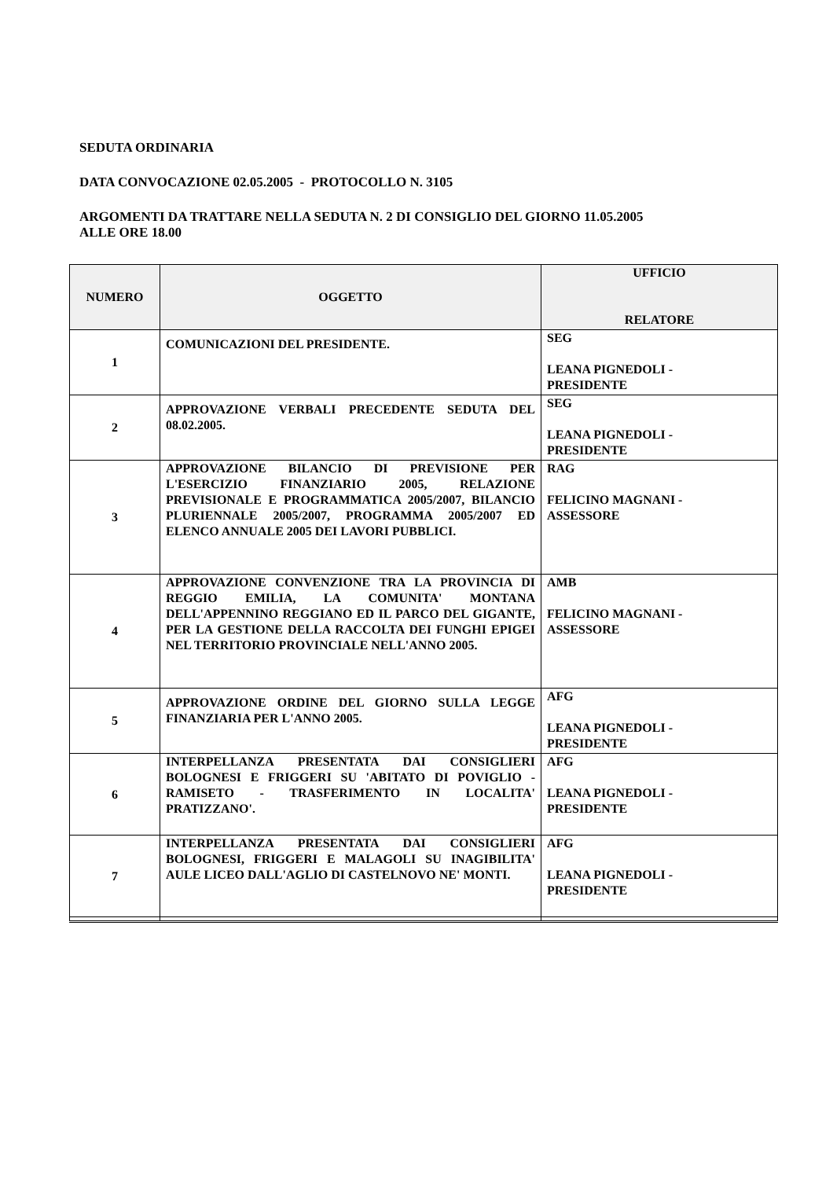SEDUTA ORDINARIA
DATA CONVOCAZIONE 02.05.2005 - PROTOCOLLO N. 3105
ARGOMENTI DA TRATTARE NELLA SEDUTA N. 2 DI CONSIGLIO DEL GIORNO 11.05.2005
ALLE ORE 18.00
| NUMERO | OGGETTO | UFFICIO RELATORE |
| --- | --- | --- |
| 1 | COMUNICAZIONI DEL PRESIDENTE. | SEG LEANA PIGNEDOLI - PRESIDENTE |
| 2 | APPROVAZIONE VERBALI PRECEDENTE SEDUTA DEL 08.02.2005. | SEG LEANA PIGNEDOLI - PRESIDENTE |
| 3 | APPROVAZIONE BILANCIO DI PREVISIONE PER L'ESERCIZIO FINANZIARIO 2005, RELAZIONE PREVISIONALE E PROGRAMMATICA 2005/2007, BILANCIO PLURIENNALE 2005/2007, PROGRAMMA 2005/2007 ED ELENCO ANNUALE 2005 DEI LAVORI PUBBLICI. | RAG FELICINO MAGNANI - ASSESSORE |
| 4 | APPROVAZIONE CONVENZIONE TRA LA PROVINCIA DI REGGIO EMILIA, LA COMUNITA' MONTANA DELL'APPENNINO REGGIANO ED IL PARCO DEL GIGANTE, PER LA GESTIONE DELLA RACCOLTA DEI FUNGHI EPIGEI NEL TERRITORIO PROVINCIALE NELL'ANNO 2005. | AMB FELICINO MAGNANI - ASSESSORE |
| 5 | APPROVAZIONE ORDINE DEL GIORNO SULLA LEGGE FINANZIARIA PER L'ANNO 2005. | AFG LEANA PIGNEDOLI - PRESIDENTE |
| 6 | INTERPELLANZA PRESENTATA DAI CONSIGLIERI BOLOGNESI E FRIGGERI SU 'ABITATO DI POVIGLIO - RAMISETO - TRASFERIMENTO IN LOCALITA' PRATIZZANO'. | AFG LEANA PIGNEDOLI - PRESIDENTE |
| 7 | INTERPELLANZA PRESENTATA DAI CONSIGLIERI BOLOGNESI, FRIGGERI E MALAGOLI SU INAGIBILITA' AULE LICEO DALL'AGLIO DI CASTELNOVO NE' MONTI. | AFG LEANA PIGNEDOLI - PRESIDENTE |